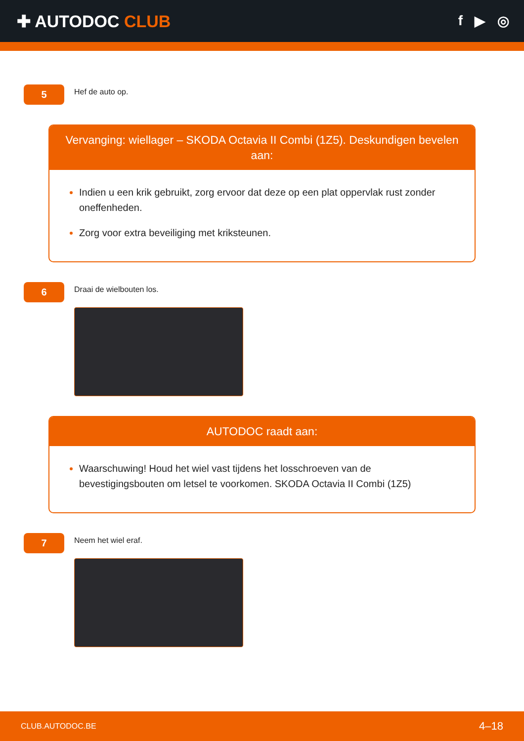✚ AUTODOC CLUB
f ▶ ◎
5
Hef de auto op.
Vervanging: wiellager – SKODA Octavia II Combi (1Z5). Deskundigen bevelen aan:
Indien u een krik gebruikt, zorg ervoor dat deze op een plat oppervlak rust zonder oneffenheden.
Zorg voor extra beveiliging met kriksteunen.
6
Draai de wielbouten los.
AUTODOC raadt aan:
Waarschuwing! Houd het wiel vast tijdens het losschroeven van de bevestigingsbouten om letsel te voorkomen. SKODA Octavia II Combi (1Z5)
7
Neem het wiel eraf.
CLUB.AUTODOC.BE 4–18